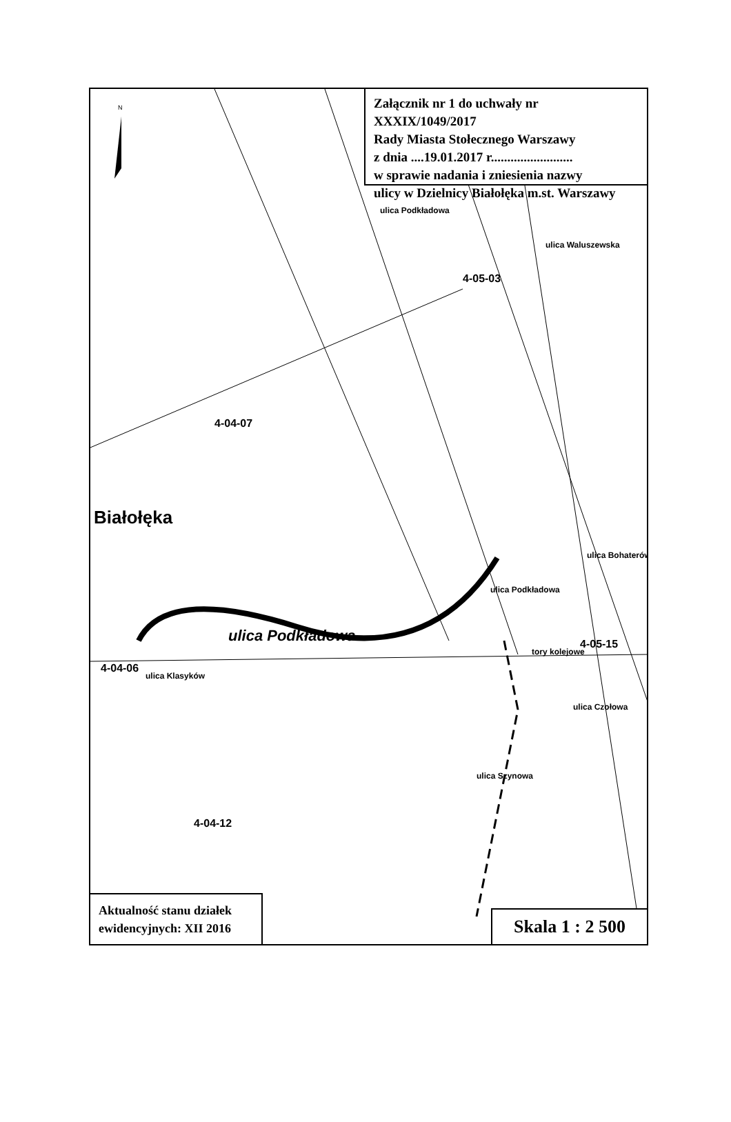Załącznik nr 1 do uchwały nr XXXIX/1049/2017
Rady Miasta Stołecznego Warszawy
z dnia ....19.01.2017 r.........................
w sprawie nadania i zniesienia nazwy
ulicy w Dzielnicy Białołęka m.st. Warszawy
Białołęka
4-04-07
4-05-03
4-04-06
4-04-12
4-05-15
ulica Podkładowa
ulica Klasyków
ulica Podkładowa
ulica Waluszewska
ulica Bohaterów
ulica Szynowa
ulica Czołowa
tory kolejowe
ulica Podkładowa
N
Aktualność stanu działek ewidencyjnych: XII 2016
Skala 1 : 2 500